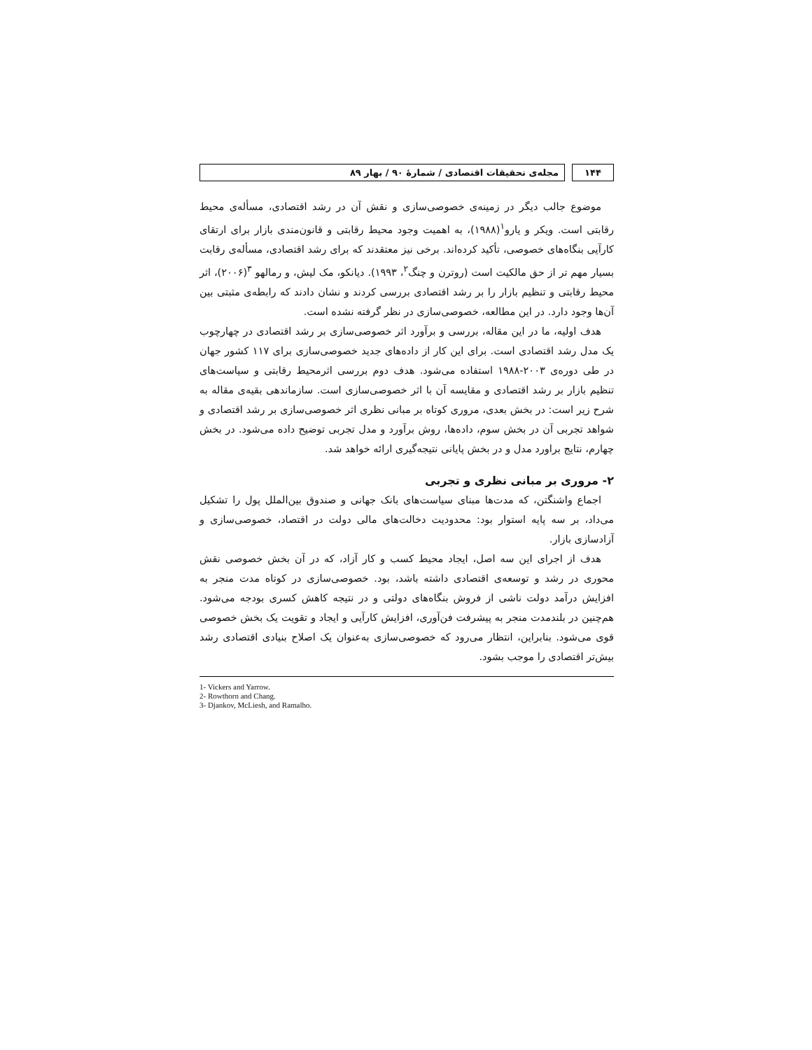۱۴۴ مجله‌ی تحقیقات اقتصادی / شمارهٔ ۹۰ / بهار ۸۹
موضوع جالب دیگر در زمینه‌ی خصوصی‌سازی و نقش آن در رشد اقتصادی، مسأله‌ی محیط رقابتی است. ویکر و یارو<sup>۱</sup>(۱۹۸۸)، به اهمیت وجود محیط رقابتی و قانون‌مندی بازار برای ارتقای کارآیی بنگاه‌های خصوصی، تأکید کرده‌اند. برخی نیز معتقدند که برای رشد اقتصادی، مسأله‌ی رقابت بسیار مهم تر از حق مالکیت است (روترن و چنگ<sup>۲</sup>، ۱۹۹۳). دیانکو، مک لیش، و رمالهو <sup>۳</sup>(۲۰۰۶)، اثر محیط رقابتی و تنظیم بازار را بر رشد اقتصادی بررسی کردند و نشان دادند که رابطه‌ی مثبتی بین آن‌ها وجود دارد. در این مطالعه، خصوصی‌سازی در نظر گرفته نشده است.
هدف اولیه، ما در این مقاله، بررسی و برآورد اثر خصوصی‌سازی بر رشد اقتصادی در چهارچوب یک مدل رشد اقتصادی است. برای این کار از داده‌های جدید خصوصی‌سازی برای ۱۱۷ کشور جهان در طی دوره‌ی ۲۰۰۳-۱۹۸۸ استفاده می‌شود. هدف دوم بررسی اثرمحیط رقابتی و سیاست‌های تنظیم بازار بر رشد اقتصادی و مقایسه آن با اثر خصوصی‌سازی است. سازماندهی بقیه‌ی مقاله به شرح زیر است: در بخش بعدی، مروری کوتاه بر مبانی نظری اثر خصوصی‌سازی بر رشد اقتصادی و شواهد تجربی آن در بخش سوم، داده‌ها، روش برآورد و مدل تجربی توضیح داده می‌شود. در بخش چهارم، نتایج براورد مدل و در بخش پایانی نتیجه‌گیری ارائه خواهد شد.
۲- مروری بر مبانی نظری و تجربی
اجماع واشنگتن، که مدت‌ها مبنای سیاست‌های بانک جهانی و صندوق بین‌الملل پول را تشکیل می‌داد، بر سه پایه استوار بود: محدودیت دخالت‌های مالی دولت در اقتصاد، خصوصی‌سازی و آزادسازی بازار.
هدف از اجرای این سه اصل، ایجاد محیط کسب و کار آزاد، که در آن بخش خصوصی نقش محوری در رشد و توسعه‌ی اقتصادی داشته باشد، بود. خصوصی‌سازی در کوتاه مدت منجر به افزایش درآمد دولت ناشی از فروش بنگاه‌های دولتی و در نتیجه کاهش کسری بودجه می‌شود. هم‌چنین در بلندمدت منجر به پیشرفت فن‌آوری، افزایش کارآیی و ایجاد و تقویت یک بخش خصوصی قوی می‌شود. بنابراین، انتظار می‌رود که خصوصی‌سازی به‌عنوان یک اصلاح بنیادی اقتصادی رشد بیش‌تر اقتصادی را موجب بشود.
1- Vickers and Yarrow.
2- Rowthorn and Chang.
3- Djankov, McLiesh, and Ramalho.